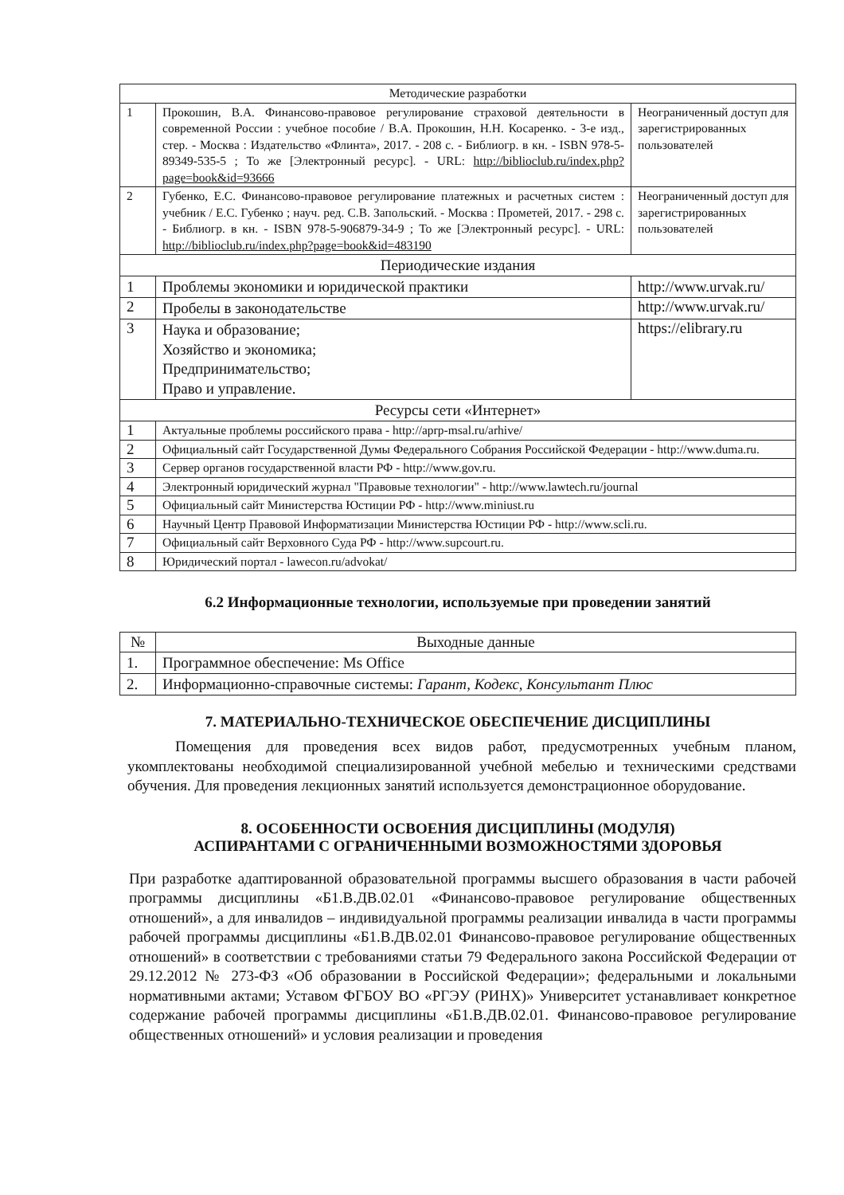| Методические разработки | | |
| 1 | Прокошин, В.А. Финансово-правовое регулирование страховой деятельности в современной России : учебное пособие / В.А. Прокошин, Н.Н. Косаренко. - 3-е изд., стер. - Москва : Издательство «Флинта», 2017. - 208 с. - Библиогр. в кн. - ISBN 978-5-89349-535-5 ; То же [Электронный ресурс]. - URL: http://biblioclub.ru/index.php?page=book&id=93666 | Неограниченный доступ для зарегистрированных пользователей |
| 2 | Губенко, Е.С. Финансово-правовое регулирование платежных и расчетных систем : учебник / Е.С. Губенко ; науч. ред. С.В. Запольский. - Москва : Прометей, 2017. - 298 с. - Библиогр. в кн. - ISBN 978-5-906879-34-9 ; То же [Электронный ресурс]. - URL: http://biblioclub.ru/index.php?page=book&id=483190 | Неограниченный доступ для зарегистрированных пользователей |
| Периодические издания | | |
| 1 | Проблемы экономики и юридической практики | http://www.urvak.ru/ |
| 2 | Пробелы в законодательстве | http://www.urvak.ru/ |
| 3 | Наука и образование; Хозяйство и экономика; Предпринимательство; Право и управление. | https://elibrary.ru |
| Ресурсы сети «Интернет» | | |
| 1 | Актуальные проблемы российского права - http://aprp-msal.ru/arhive/ | |
| 2 | Официальный сайт Государственной Думы Федерального Собрания Российской Федерации - http://www.duma.ru. | |
| 3 | Сервер органов государственной власти РФ - http://www.gov.ru. | |
| 4 | Электронный юридический журнал "Правовые технологии" - http://www.lawtech.ru/journal | |
| 5 | Официальный сайт Министерства Юстиции РФ - http://www.miniust.ru | |
| 6 | Научный Центр Правовой Информатизации Министерства Юстиции РФ - http://www.scli.ru. | |
| 7 | Официальный сайт Верховного Суда РФ - http://www.supcourt.ru. | |
| 8 | Юридический портал - lawecon.ru/advokat/ | |
6.2 Информационные технологии, используемые при проведении занятий
| № | Выходные данные |
| --- | --- |
| 1. | Программное обеспечение: Ms Office |
| 2. | Информационно-справочные системы: Гарант, Кодекс, Консультант Плюс |
7. МАТЕРИАЛЬНО-ТЕХНИЧЕСКОЕ ОБЕСПЕЧЕНИЕ ДИСЦИПЛИНЫ
Помещения для проведения всех видов работ, предусмотренных учебным планом, укомплектованы необходимой специализированной учебной мебелью и техническими средствами обучения. Для проведения лекционных занятий используется демонстрационное оборудование.
8. ОСОБЕННОСТИ ОСВОЕНИЯ ДИСЦИПЛИНЫ (МОДУЛЯ)
АСПИРАНТАМИ С ОГРАНИЧЕННЫМИ ВОЗМОЖНОСТЯМИ ЗДОРОВЬЯ
При разработке адаптированной образовательной программы высшего образования в части рабочей программы дисциплины «Б1.В.ДВ.02.01 «Финансово-правовое регулирование общественных отношений», а для инвалидов – индивидуальной программы реализации инвалида в части программы рабочей программы дисциплины «Б1.В.ДВ.02.01 Финансово-правовое регулирование общественных отношений» в соответствии с требованиями статьи 79 Федерального закона Российской Федерации от 29.12.2012 № 273-ФЗ «Об образовании в Российской Федерации»; федеральными и локальными нормативными актами; Уставом ФГБОУ ВО «РГЭУ (РИНХ)» Университет устанавливает конкретное содержание рабочей программы дисциплины «Б1.В.ДВ.02.01. Финансово-правовое регулирование общественных отношений» и условия реализации и проведения